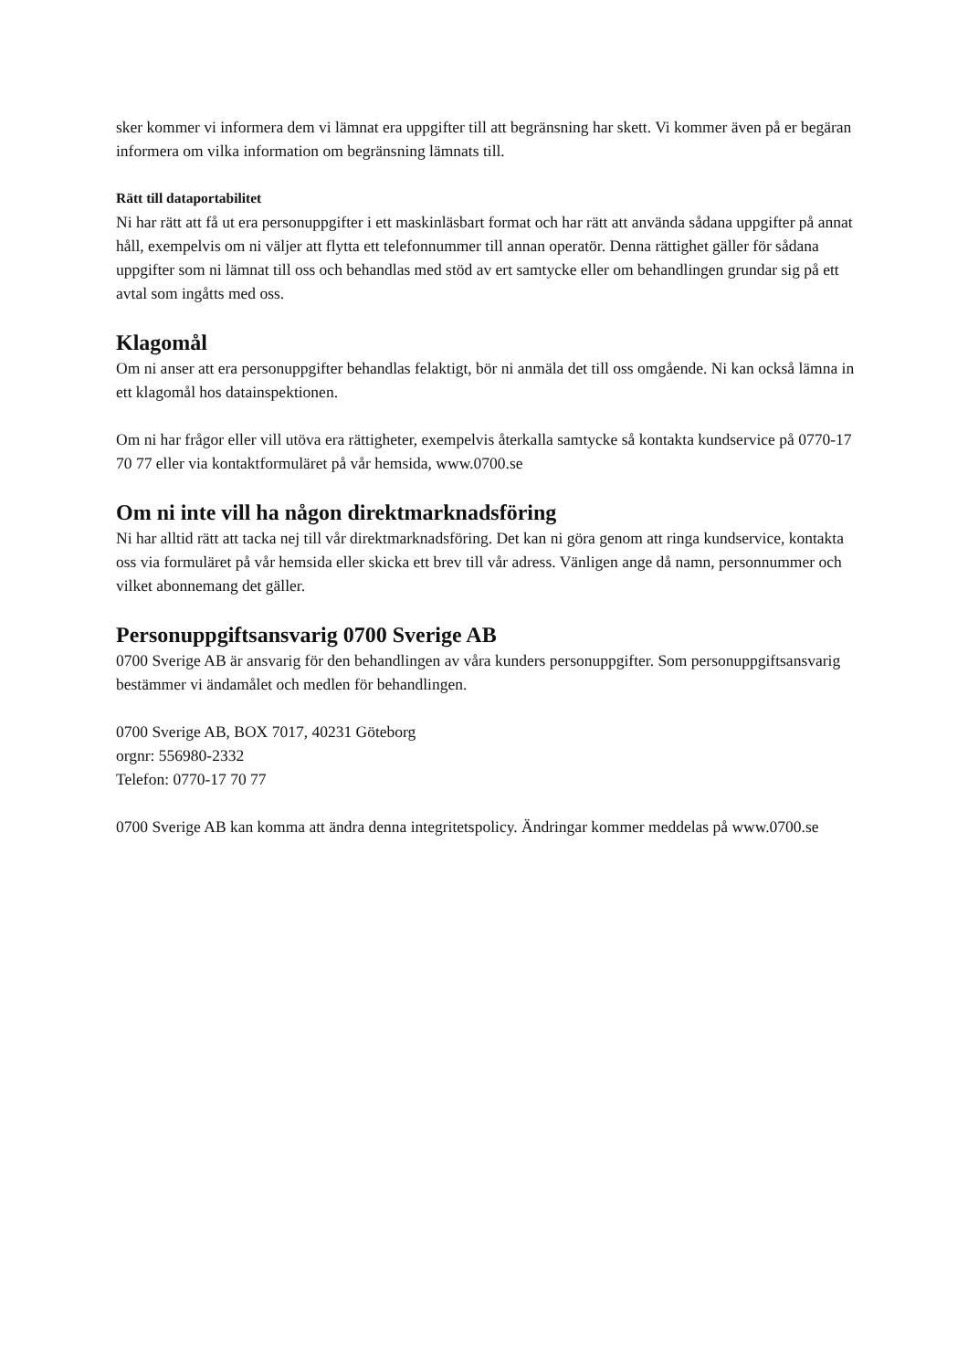sker kommer vi informera dem vi lämnat era uppgifter till att begränsning har skett. Vi kommer även på er begäran informera om vilka information om begränsning lämnats till.
Rätt till dataportabilitet
Ni har rätt att få ut era personuppgifter i ett maskinläsbart format och har rätt att använda sådana uppgifter på annat håll, exempelvis om ni väljer att flytta ett telefonnummer till annan operatör. Denna rättighet gäller för sådana uppgifter som ni lämnat till oss och behandlas med stöd av ert samtycke eller om behandlingen grundar sig på ett avtal som ingåtts med oss.
Klagomål
Om ni anser att era personuppgifter behandlas felaktigt, bör ni anmäla det till oss omgående. Ni kan också lämna in ett klagomål hos datainspektionen.
Om ni har frågor eller vill utöva era rättigheter, exempelvis återkalla samtycke så kontakta kundservice på 0770-17 70 77 eller via kontaktformuläret på vår hemsida, www.0700.se
Om ni inte vill ha någon direktmarknadsföring
Ni har alltid rätt att tacka nej till vår direktmarknadsföring. Det kan ni göra genom att ringa kundservice, kontakta oss via formuläret på vår hemsida eller skicka ett brev till vår adress. Vänligen ange då namn, personnummer och vilket abonnemang det gäller.
Personuppgiftsansvarig 0700 Sverige AB
0700 Sverige AB är ansvarig för den behandlingen av våra kunders personuppgifter. Som personuppgiftsansvarig bestämmer vi ändamålet och medlen för behandlingen.
0700 Sverige AB, BOX 7017, 40231 Göteborg
orgnr: 556980-2332
Telefon: 0770-17 70 77
0700 Sverige AB kan komma att ändra denna integritetspolicy. Ändringar kommer meddelas på www.0700.se